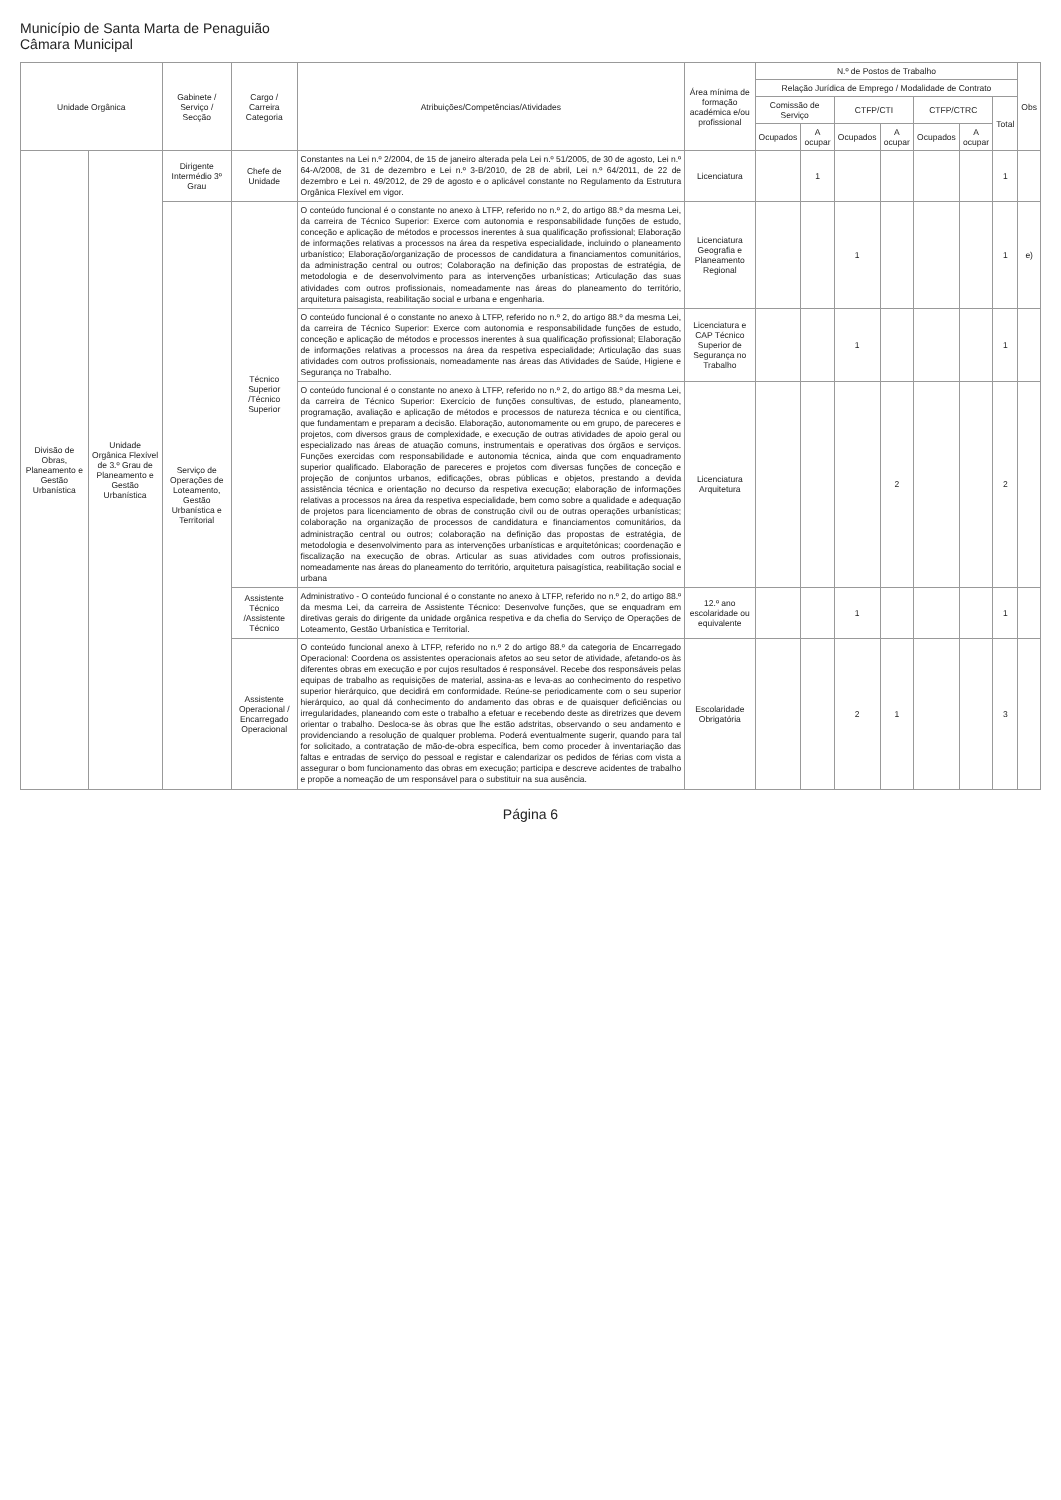Município de Santa Marta de Penaguião
Câmara Municipal
| Unidade Orgânica | | Gabinete / Serviço / Secção | Cargo / Carreira Categoria | Atribuições/Competências/Atividades | Área mínima de formação académica e/ou profissional | N.º de Postos de Trabalho | | | | | | | Obs |
| --- | --- | --- | --- | --- | --- | --- | --- | --- | --- | --- | --- | --- | --- |
| | | | | | | Relação Jurídica de Emprego / Modalidade de Contrato | | | | | | | |
| | | | | | | Comissão de Serviço | | CTFP/CTI | | CTFP/CTRC | | Total | |
| | | | | | | Ocupados | A ocupar | Ocupados | A ocupar | Ocupados | A ocupar | | |
| Divisão de Obras, Planeamento e Gestão Urbanística | Unidade Orgânica Flexível de 3.º Grau de Planeamento e Gestão Urbanística | Dirigente Intermédio 3º Grau | Chefe de Unidade | Constantes na Lei n.º 2/2004, de 15 de janeiro alterada pela Lei n.º 51/2005, de 30 de agosto, Lei n.º 64-A/2008, de 31 de dezembro e Lei n.º 3-B/2010, de 28 de abril, Lei n.º 64/2011, de 22 de dezembro e Lei n. 49/2012, de 29 de agosto e o aplicável constante no Regulamento da Estrutura Orgânica Flexível em vigor. | Licenciatura | | 1 | | | | | 1 | |
| | | Serviço de Operações de Loteamento, Gestão Urbanística e Territorial | Técnico Superior /Técnico Superior | O conteúdo funcional é o constante no anexo à LTFP, referido no n.º 2, do artigo 88.º da mesma Lei, da carreira de Técnico Superior: Exerce com autonomia e responsabilidade funções de estudo, conceção e aplicação de métodos e processos inerentes à sua qualificação profissional; Elaboração de informações relativas a processos na área da respetiva especialidade, incluindo o planeamento urbanístico; Elaboração/organização de processos de candidatura a financiamentos comunitários, da administração central ou outros; Colaboração na definição das propostas de estratégia, de metodologia e de desenvolvimento para as intervenções urbanísticas; Articulação das suas atividades com outros profissionais, nomeadamente nas áreas do planeamento do território, arquitetura paisagista, reabilitação social e urbana e engenharia. | Licenciatura Geografia e Planeamento Regional | | | 1 | | | | 1 | e) |
| | | | | O conteúdo funcional é o constante no anexo à LTFP, referido no n.º 2, do artigo 88.º da mesma Lei, da carreira de Técnico Superior: Exerce com autonomia e responsabilidade funções de estudo, conceção e aplicação de métodos e processos inerentes à sua qualificação profissional; Elaboração de informações relativas a processos na área da respetiva especialidade; Articulação das suas atividades com outros profissionais, nomeadamente nas áreas das Atividades de Saúde, Higiene e Segurança no Trabalho. | Licenciatura e CAP Técnico Superior de Segurança no Trabalho | | | 1 | | | | 1 | |
| | | | | O conteúdo funcional é o constante no anexo à LTFP, referido no n.º 2, do artigo 88.º da mesma Lei, da carreira de Técnico Superior: Exercício de funções consultivas, de estudo, planeamento, programação, avaliação e aplicação de métodos e processos de natureza técnica e ou científica, que fundamentam e preparam a decisão. Elaboração, autonomamente ou em grupo, de pareceres e projetos, com diversos graus de complexidade, e execução de outras atividades de apoio geral ou especializado nas áreas de atuação comuns, instrumentais e operativas dos órgãos e serviços. Funções exercidas com responsabilidade e autonomia técnica, ainda que com enquadramento superior qualificado. Elaboração de pareceres e projetos com diversas funções de conceção e projeção de conjuntos urbanos, edificações, obras públicas e objetos, prestando a devida assistência técnica e orientação no decurso da respetiva execução; elaboração de informações relativas a processos na área da respetiva especialidade, bem como sobre a qualidade e adequação de projetos para licenciamento de obras de construção civil ou de outras operações urbanísticas; colaboração na organização de processos de candidatura e financiamentos comunitários, da administração central ou outros; colaboração na definição das propostas de estratégia, de metodologia e desenvolvimento para as intervenções urbanísticas e arquitetónicas; coordenação e fiscalização na execução de obras. Articular as suas atividades com outros profissionais, nomeadamente nas áreas do planeamento do território, arquitetura paisagística, reabilitação social e urbana | Licenciatura Arquitetura | | | | 2 | | | 2 | |
| | | | Assistente Técnico /Assistente Técnico | Administrativo - O conteúdo funcional é o constante no anexo à LTFP, referido no n.º 2, do artigo 88.º da mesma Lei, da carreira de Assistente Técnico: Desenvolve funções, que se enquadram em diretivas gerais do dirigente da unidade orgânica respetiva e da chefia do Serviço de Operações de Loteamento, Gestão Urbanística e Territorial. | 12.º ano escolaridade ou equivalente | | | 1 | | | | 1 | |
| | | | Assistente Operacional / Encarregado Operacional | O conteúdo funcional anexo à LTFP, referido no n.º 2 do artigo 88.º da categoria de Encarregado Operacional: Coordena os assistentes operacionais afetos ao seu setor de atividade, afetando-os às diferentes obras em execução e por cujos resultados é responsável. Recebe dos responsáveis pelas equipas de trabalho as requisições de material, assina-as e leva-as ao conhecimento do respetivo superior hierárquico, que decidirá em conformidade. Reúne-se periodicamente com o seu superior hierárquico, ao qual dá conhecimento do andamento das obras e de quaisquer deficiências ou irregularidades, planeando com este o trabalho a efetuar e recebendo deste as diretrizes que devem orientar o trabalho. Desloca-se às obras que lhe estão adstritas, observando o seu andamento e providenciando a resolução de qualquer problema. Poderá eventualmente sugerir, quando para tal for solicitado, a contratação de mão-de-obra específica, bem como proceder à inventariação das faltas e entradas de serviço do pessoal e registar e calendarizar os pedidos de férias com vista a assegurar o bom funcionamento das obras em execução; participa e descreve acidentes de trabalho e propõe a nomeação de um responsável para o substituir na sua ausência. | Escolaridade Obrigatória | | | 2 | 1 | | | 3 | |
Página 6